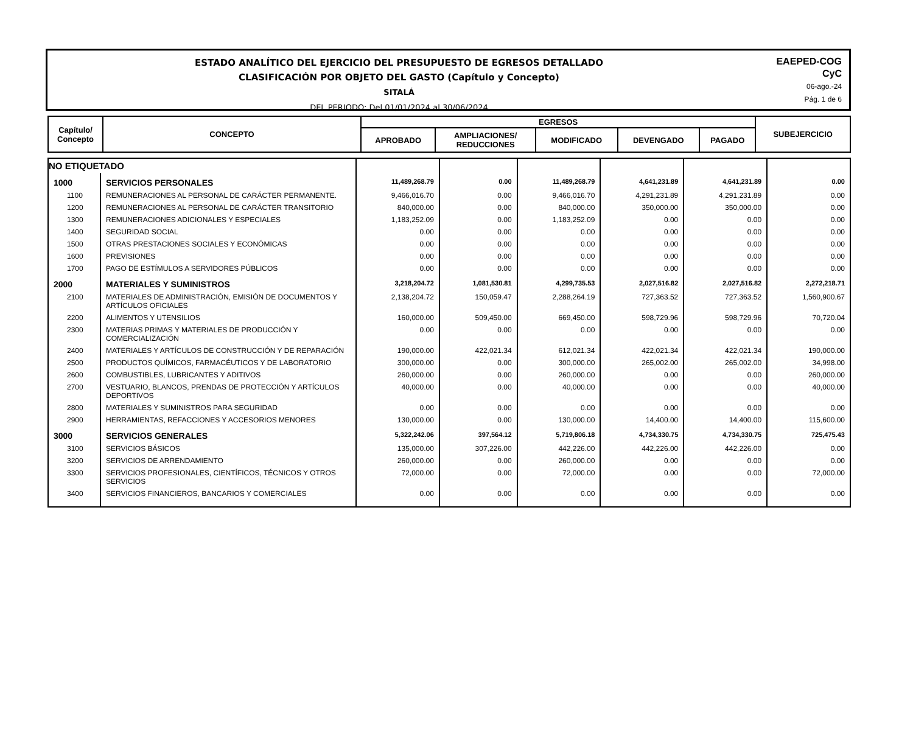ESTADO ANALÍTICO DEL EJERCICIO DEL PRESUPUESTO DE EGRESOS DETALLADO
CLASIFICACIÓN POR OBJETO DEL GASTO (Capítulo y Concepto)
SITALÁ
DEL PERIODO: Del 01/01/2024 al 30/06/2024
EAEPED-COG
CyC
06-ago.-24
Pág. 1 de 6
| Capítulo/ Concepto | CONCEPTO | EGRESOS | | | | | SUBEJERCICIO |
| --- | --- | --- | --- | --- | --- | --- | --- |
| | | APROBADO | AMPLIACIONES/ REDUCCIONES | MODIFICADO | DEVENGADO | PAGADO | |
| NO ETIQUETADO | | | | | | | |
| 1000 | SERVICIOS PERSONALES | 11,489,268.79 | 0.00 | 11,489,268.79 | 4,641,231.89 | 4,641,231.89 | 0.00 |
| 1100 | REMUNERACIONES AL PERSONAL DE CARÁCTER PERMANENTE. | 9,466,016.70 | 0.00 | 9,466,016.70 | 4,291,231.89 | 4,291,231.89 | 0.00 |
| 1200 | REMUNERACIONES AL PERSONAL DE CARÁCTER TRANSITORIO | 840,000.00 | 0.00 | 840,000.00 | 350,000.00 | 350,000.00 | 0.00 |
| 1300 | REMUNERACIONES ADICIONALES Y ESPECIALES | 1,183,252.09 | 0.00 | 1,183,252.09 | 0.00 | 0.00 | 0.00 |
| 1400 | SEGURIDAD SOCIAL | 0.00 | 0.00 | 0.00 | 0.00 | 0.00 | 0.00 |
| 1500 | OTRAS PRESTACIONES SOCIALES Y ECONÓMICAS | 0.00 | 0.00 | 0.00 | 0.00 | 0.00 | 0.00 |
| 1600 | PREVISIONES | 0.00 | 0.00 | 0.00 | 0.00 | 0.00 | 0.00 |
| 1700 | PAGO DE ESTÍMULOS A SERVIDORES PÚBLICOS | 0.00 | 0.00 | 0.00 | 0.00 | 0.00 | 0.00 |
| 2000 | MATERIALES Y SUMINISTROS | 3,218,204.72 | 1,081,530.81 | 4,299,735.53 | 2,027,516.82 | 2,027,516.82 | 2,272,218.71 |
| 2100 | MATERIALES DE ADMINISTRACIÓN, EMISIÓN DE DOCUMENTOS Y ARTÍCULOS OFICIALES | 2,138,204.72 | 150,059.47 | 2,288,264.19 | 727,363.52 | 727,363.52 | 1,560,900.67 |
| 2200 | ALIMENTOS Y UTENSILIOS | 160,000.00 | 509,450.00 | 669,450.00 | 598,729.96 | 598,729.96 | 70,720.04 |
| 2300 | MATERIAS PRIMAS Y MATERIALES DE PRODUCCIÓN Y COMERCIALIZACIÓN | 0.00 | 0.00 | 0.00 | 0.00 | 0.00 | 0.00 |
| 2400 | MATERIALES Y ARTÍCULOS DE CONSTRUCCIÓN Y DE REPARACIÓN | 190,000.00 | 422,021.34 | 612,021.34 | 422,021.34 | 422,021.34 | 190,000.00 |
| 2500 | PRODUCTOS QUÍMICOS, FARMACÉUTICOS Y DE LABORATORIO | 300,000.00 | 0.00 | 300,000.00 | 265,002.00 | 265,002.00 | 34,998.00 |
| 2600 | COMBUSTIBLES, LUBRICANTES Y ADITIVOS | 260,000.00 | 0.00 | 260,000.00 | 0.00 | 0.00 | 260,000.00 |
| 2700 | VESTUARIO, BLANCOS, PRENDAS DE PROTECCIÓN Y ARTÍCULOS DEPORTIVOS | 40,000.00 | 0.00 | 40,000.00 | 0.00 | 0.00 | 40,000.00 |
| 2800 | MATERIALES Y SUMINISTROS PARA SEGURIDAD | 0.00 | 0.00 | 0.00 | 0.00 | 0.00 | 0.00 |
| 2900 | HERRAMIENTAS, REFACCIONES Y ACCESORIOS MENORES | 130,000.00 | 0.00 | 130,000.00 | 14,400.00 | 14,400.00 | 115,600.00 |
| 3000 | SERVICIOS GENERALES | 5,322,242.06 | 397,564.12 | 5,719,806.18 | 4,734,330.75 | 4,734,330.75 | 725,475.43 |
| 3100 | SERVICIOS BÁSICOS | 135,000.00 | 307,226.00 | 442,226.00 | 442,226.00 | 442,226.00 | 0.00 |
| 3200 | SERVICIOS DE ARRENDAMIENTO | 260,000.00 | 0.00 | 260,000.00 | 0.00 | 0.00 | 0.00 |
| 3300 | SERVICIOS PROFESIONALES, CIENTÍFICOS, TÉCNICOS Y OTROS SERVICIOS | 72,000.00 | 0.00 | 72,000.00 | 0.00 | 0.00 | 72,000.00 |
| 3400 | SERVICIOS FINANCIEROS, BANCARIOS Y COMERCIALES | 0.00 | 0.00 | 0.00 | 0.00 | 0.00 | 0.00 |